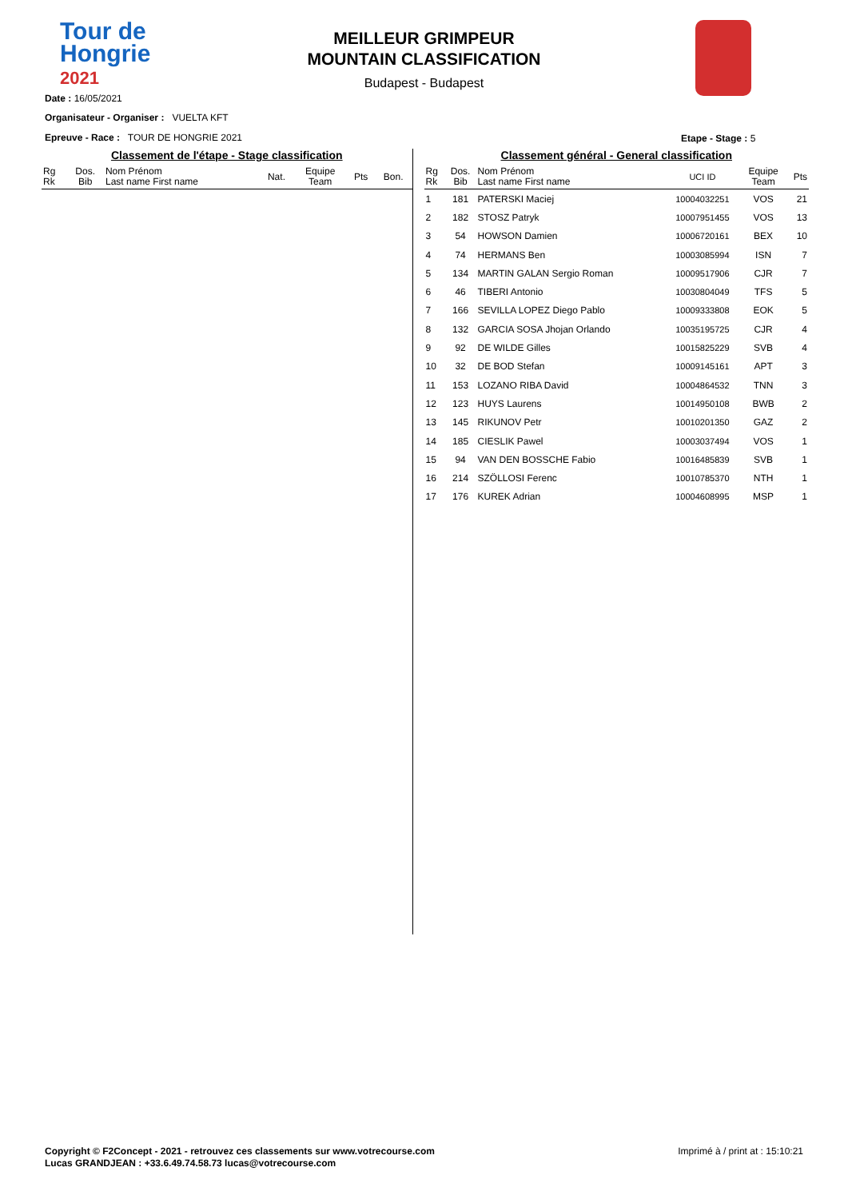Tour de
Hongrie
2021
MEILLEUR GRIMPEUR
MOUNTAIN CLASSIFICATION
Budapest - Budapest
Date : 16/05/2021
Organisateur - Organiser : VUELTA KFT
Epreuve - Race : TOUR DE HONGRIE 2021
Etape - Stage : 5
Classement de l'étape - Stage classification
| Rg Rk | Dos. Bib | Nom Prénom Last name First name | Nat. | Equipe Team | Pts | Bon. |
| --- | --- | --- | --- | --- | --- | --- |
Classement général - General classification
| Rg Rk | Dos. Bib | Nom Prénom Last name First name | UCI ID | Equipe Team | Pts |
| --- | --- | --- | --- | --- | --- |
| 1 | 181 | PATERSKI Maciej | 10004032251 | VOS | 21 |
| 2 | 182 | STOSZ Patryk | 10007951455 | VOS | 13 |
| 3 | 54 | HOWSON Damien | 10006720161 | BEX | 10 |
| 4 | 74 | HERMANS Ben | 10003085994 | ISN | 7 |
| 5 | 134 | MARTIN GALAN Sergio Roman | 10009517906 | CJR | 7 |
| 6 | 46 | TIBERI Antonio | 10030804049 | TFS | 5 |
| 7 | 166 | SEVILLA LOPEZ Diego Pablo | 10009333808 | EOK | 5 |
| 8 | 132 | GARCIA SOSA Jhojan Orlando | 10035195725 | CJR | 4 |
| 9 | 92 | DE WILDE Gilles | 10015825229 | SVB | 4 |
| 10 | 32 | DE BOD Stefan | 10009145161 | APT | 3 |
| 11 | 153 | LOZANO RIBA David | 10004864532 | TNN | 3 |
| 12 | 123 | HUYS Laurens | 10014950108 | BWB | 2 |
| 13 | 145 | RIKUNOV Petr | 10010201350 | GAZ | 2 |
| 14 | 185 | CIESLIK Pawel | 10003037494 | VOS | 1 |
| 15 | 94 | VAN DEN BOSSCHE Fabio | 10016485839 | SVB | 1 |
| 16 | 214 | SZÖLLOSI Ferenc | 10010785370 | NTH | 1 |
| 17 | 176 | KUREK Adrian | 10004608995 | MSP | 1 |
Copyright © F2Concept - 2021 - retrouvez ces classements sur www.votrecourse.com
Lucas GRANDJEAN : +33.6.49.74.58.73 lucas@votrecourse.com
Imprimé à / print at : 15:10:21